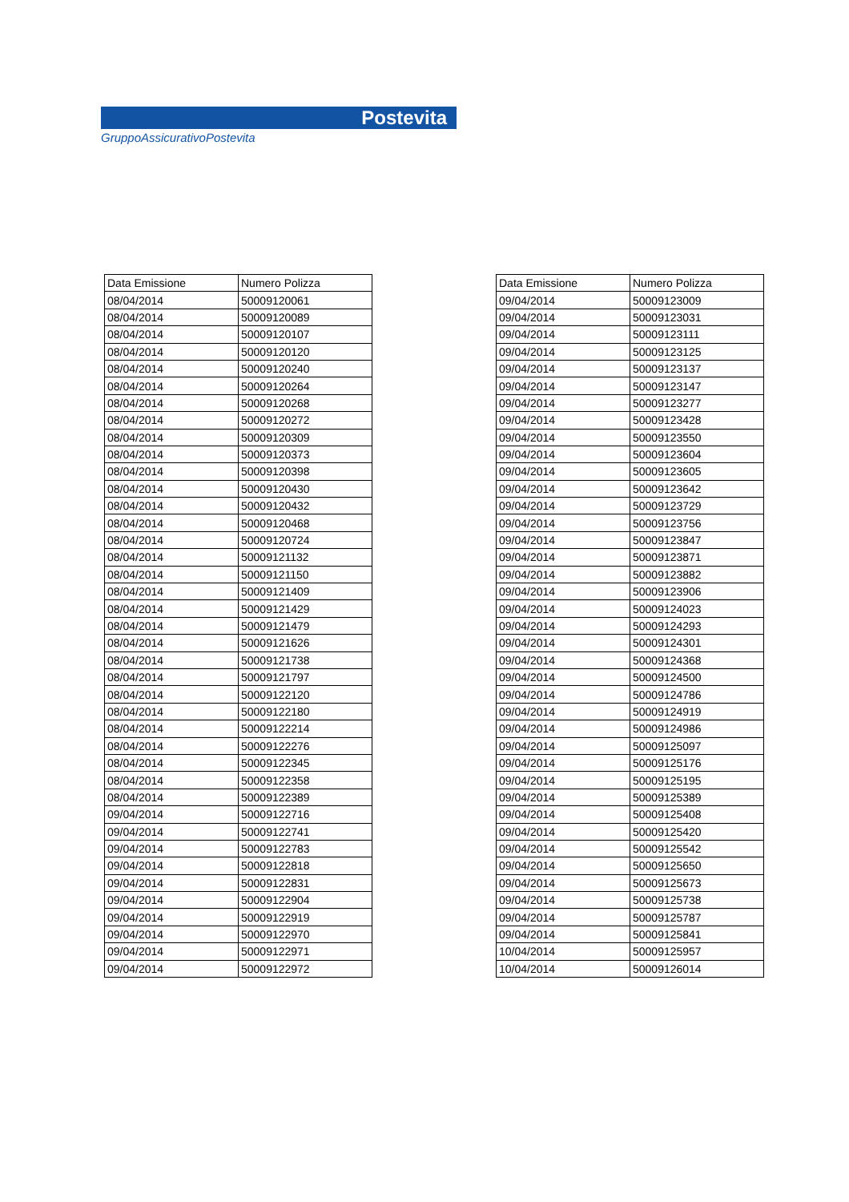Postevita
GruppoAssicurativoPostevita
| Data Emissione | Numero Polizza |
| --- | --- |
| 08/04/2014 | 50009120061 |
| 08/04/2014 | 50009120089 |
| 08/04/2014 | 50009120107 |
| 08/04/2014 | 50009120120 |
| 08/04/2014 | 50009120240 |
| 08/04/2014 | 50009120264 |
| 08/04/2014 | 50009120268 |
| 08/04/2014 | 50009120272 |
| 08/04/2014 | 50009120309 |
| 08/04/2014 | 50009120373 |
| 08/04/2014 | 50009120398 |
| 08/04/2014 | 50009120430 |
| 08/04/2014 | 50009120432 |
| 08/04/2014 | 50009120468 |
| 08/04/2014 | 50009120724 |
| 08/04/2014 | 50009121132 |
| 08/04/2014 | 50009121150 |
| 08/04/2014 | 50009121409 |
| 08/04/2014 | 50009121429 |
| 08/04/2014 | 50009121479 |
| 08/04/2014 | 50009121626 |
| 08/04/2014 | 50009121738 |
| 08/04/2014 | 50009121797 |
| 08/04/2014 | 50009122120 |
| 08/04/2014 | 50009122180 |
| 08/04/2014 | 50009122214 |
| 08/04/2014 | 50009122276 |
| 08/04/2014 | 50009122345 |
| 08/04/2014 | 50009122358 |
| 08/04/2014 | 50009122389 |
| 09/04/2014 | 50009122716 |
| 09/04/2014 | 50009122741 |
| 09/04/2014 | 50009122783 |
| 09/04/2014 | 50009122818 |
| 09/04/2014 | 50009122831 |
| 09/04/2014 | 50009122904 |
| 09/04/2014 | 50009122919 |
| 09/04/2014 | 50009122970 |
| 09/04/2014 | 50009122971 |
| 09/04/2014 | 50009122972 |
| Data Emissione | Numero Polizza |
| --- | --- |
| 09/04/2014 | 50009123009 |
| 09/04/2014 | 50009123031 |
| 09/04/2014 | 50009123111 |
| 09/04/2014 | 50009123125 |
| 09/04/2014 | 50009123137 |
| 09/04/2014 | 50009123147 |
| 09/04/2014 | 50009123277 |
| 09/04/2014 | 50009123428 |
| 09/04/2014 | 50009123550 |
| 09/04/2014 | 50009123604 |
| 09/04/2014 | 50009123605 |
| 09/04/2014 | 50009123642 |
| 09/04/2014 | 50009123729 |
| 09/04/2014 | 50009123756 |
| 09/04/2014 | 50009123847 |
| 09/04/2014 | 50009123871 |
| 09/04/2014 | 50009123882 |
| 09/04/2014 | 50009123906 |
| 09/04/2014 | 50009124023 |
| 09/04/2014 | 50009124293 |
| 09/04/2014 | 50009124301 |
| 09/04/2014 | 50009124368 |
| 09/04/2014 | 50009124500 |
| 09/04/2014 | 50009124786 |
| 09/04/2014 | 50009124919 |
| 09/04/2014 | 50009124986 |
| 09/04/2014 | 50009125097 |
| 09/04/2014 | 50009125176 |
| 09/04/2014 | 50009125195 |
| 09/04/2014 | 50009125389 |
| 09/04/2014 | 50009125408 |
| 09/04/2014 | 50009125420 |
| 09/04/2014 | 50009125542 |
| 09/04/2014 | 50009125650 |
| 09/04/2014 | 50009125673 |
| 09/04/2014 | 50009125738 |
| 09/04/2014 | 50009125787 |
| 09/04/2014 | 50009125841 |
| 10/04/2014 | 50009125957 |
| 10/04/2014 | 50009126014 |